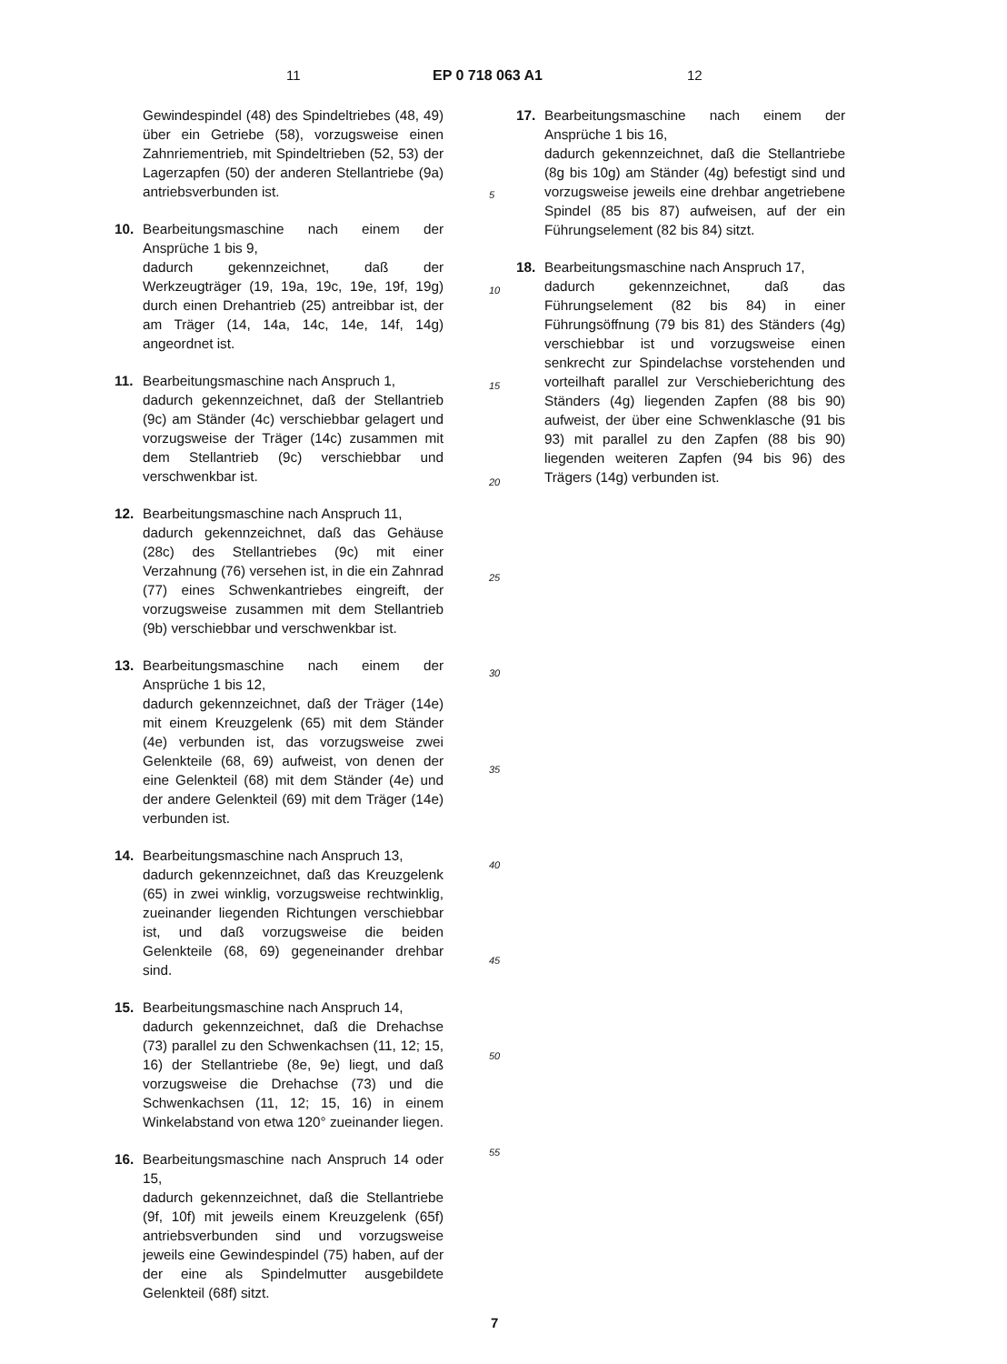11 EP 0 718 063 A1 12
Gewindespindel (48) des Spindeltriebes (48, 49) über ein Getriebe (58), vorzugsweise einen Zahnriementrieb, mit Spindeltrieben (52, 53) der Lagerzapfen (50) der anderen Stellantriebe (9a) antriebsverbunden ist.
10. Bearbeitungsmaschine nach einem der Ansprüche 1 bis 9,
dadurch gekennzeichnet, daß der Werkzeugträger (19, 19a, 19c, 19e, 19f, 19g) durch einen Drehantrieb (25) antreibbar ist, der am Träger (14, 14a, 14c, 14e, 14f, 14g) angeordnet ist.
11. Bearbeitungsmaschine nach Anspruch 1,
dadurch gekennzeichnet, daß der Stellantrieb (9c) am Ständer (4c) verschiebbar gelagert und vorzugsweise der Träger (14c) zusammen mit dem Stellantrieb (9c) verschiebbar und verschwenkbar ist.
12. Bearbeitungsmaschine nach Anspruch 11,
dadurch gekennzeichnet, daß das Gehäuse (28c) des Stellantriebes (9c) mit einer Verzahnung (76) versehen ist, in die ein Zahnrad (77) eines Schwenkantriebes eingreift, der vorzugsweise zusammen mit dem Stellantrieb (9b) verschiebbar und verschwenkbar ist.
13. Bearbeitungsmaschine nach einem der Ansprüche 1 bis 12,
dadurch gekennzeichnet, daß der Träger (14e) mit einem Kreuzgelenk (65) mit dem Ständer (4e) verbunden ist, das vorzugsweise zwei Gelenkteile (68, 69) aufweist, von denen der eine Gelenkteil (68) mit dem Ständer (4e) und der andere Gelenkteil (69) mit dem Träger (14e) verbunden ist.
14. Bearbeitungsmaschine nach Anspruch 13,
dadurch gekennzeichnet, daß das Kreuzgelenk (65) in zwei winklig, vorzugsweise rechtwinklig, zueinander liegenden Richtungen verschiebbar ist, und daß vorzugsweise die beiden Gelenkteile (68, 69) gegeneinander drehbar sind.
15. Bearbeitungsmaschine nach Anspruch 14,
dadurch gekennzeichnet, daß die Drehachse (73) parallel zu den Schwenkachsen (11, 12; 15, 16) der Stellantriebe (8e, 9e) liegt, und daß vorzugsweise die Drehachse (73) und die Schwenkachsen (11, 12; 15, 16) in einem Winkelabstand von etwa 120° zueinander liegen.
16. Bearbeitungsmaschine nach Anspruch 14 oder 15,
dadurch gekennzeichnet, daß die Stellantriebe (9f, 10f) mit jeweils einem Kreuzgelenk (65f) antriebsverbunden sind und vorzugsweise jeweils eine Gewindespindel (75) haben, auf der der eine als Spindelmutter ausgebildete Gelenkteil (68f) sitzt.
5
10
15
20
25
30
35
40
45
50
55
17. Bearbeitungsmaschine nach einem der Ansprüche 1 bis 16,
dadurch gekennzeichnet, daß die Stellantriebe (8g bis 10g) am Ständer (4g) befestigt sind und vorzugsweise jeweils eine drehbar angetriebene Spindel (85 bis 87) aufweisen, auf der ein Führungselement (82 bis 84) sitzt.
18. Bearbeitungsmaschine nach Anspruch 17,
dadurch gekennzeichnet, daß das Führungselement (82 bis 84) in einer Führungsöffnung (79 bis 81) des Ständers (4g) verschiebbar ist und vorzugsweise einen senkrecht zur Spindelachse vorstehenden und vorteilhaft parallel zur Verschieberichtung des Ständers (4g) liegenden Zapfen (88 bis 90) aufweist, der über eine Schwenklasche (91 bis 93) mit parallel zu den Zapfen (88 bis 90) liegenden weiteren Zapfen (94 bis 96) des Trägers (14g) verbunden ist.
7